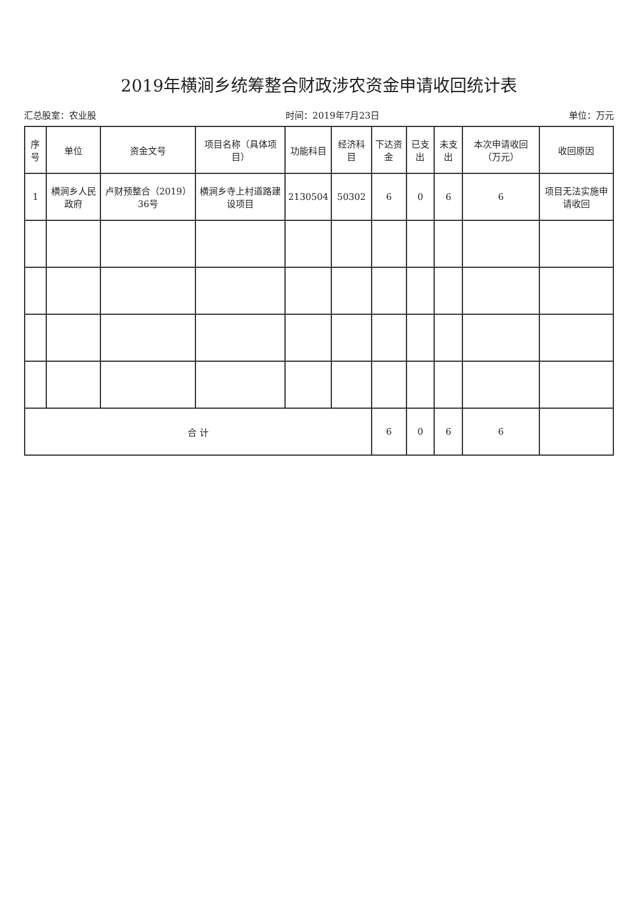2019年横涧乡统筹整合财政涉农资金申请收回统计表
汇总股室：农业股 时间：2019年7月23日 单位：万元
| 序号 | 单位 | 资金文号 | 项目名称（具体项目） | 功能科目 | 经济科目 | 下达资金 | 已支出 | 未支出 | 本次申请收回（万元） | 收回原因 |
| --- | --- | --- | --- | --- | --- | --- | --- | --- | --- | --- |
| 1 | 横涧乡人民政府 | 卢财预整合（2019）36号 | 横涧乡寺上村道路建设项目 | 2130504 | 50302 | 6 | 0 | 6 | 6 | 项目无法实施申请收回 |
| 合 计 | | | | | | 6 | 0 | 6 | 6 | |